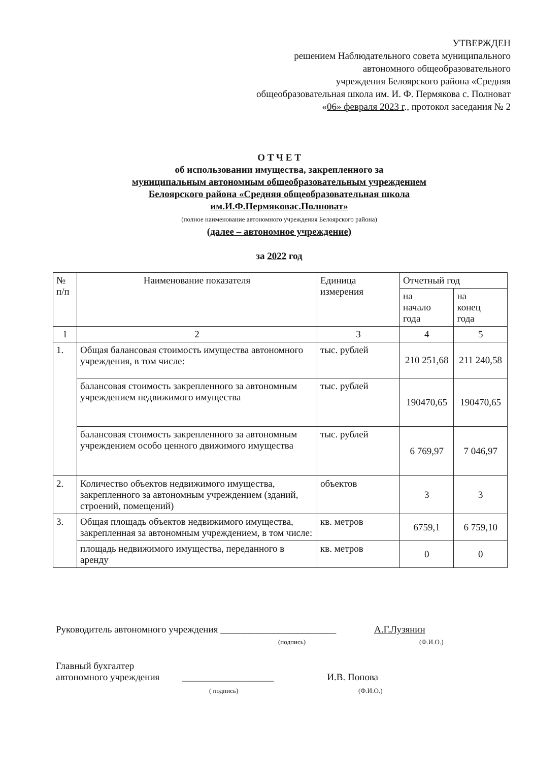УТВЕРЖДЕН
решением Наблюдательного совета муниципального
автономного общеобразовательного
учреждения Белоярского района «Средняя
общеобразовательная школа им. И. Ф. Пермякова с. Полноват
«06» февраля 2023 г., протокол заседания № 2
О Т Ч Е Т
об использовании имущества, закрепленного за
муниципальным автономным общеобразовательным учреждением
Белоярского района «Средняя общеобразовательная школа
им.И.Ф.Пермяковас.Полноват»
(полное наименование автономного учреждения Белоярского района)
(далее – автономное учреждение)
за 2022 год
| № п/п | Наименование показателя | Единица измерения | Отчетный год | |
| --- | --- | --- | --- | --- |
| | | | на начало года | на конец года |
| 1 | 2 | 3 | 4 | 5 |
| 1. | Общая балансовая стоимость имущества автономного учреждения, в том числе: | тыс. рублей | 210 251,68 | 211 240,58 |
| | балансовая стоимость закрепленного за автономным учреждением недвижимого имущества | тыс. рублей | 190470,65 | 190470,65 |
| | балансовая стоимость закрепленного за автономным учреждением особо ценного движимого имущества | тыс. рублей | 6 769,97 | 7 046,97 |
| 2. | Количество объектов недвижимого имущества, закрепленного за автономным учреждением (зданий, строений, помещений) | объектов | 3 | 3 |
| 3. | Общая площадь объектов недвижимого имущества, закрепленная за автономным учреждением, в том числе: | кв. метров | 6759,1 | 6 759,10 |
| | площадь недвижимого имущества, переданного в аренду | кв. метров | 0 | 0 |
Руководитель автономного учреждения ________________________ А.Г.Лузянин
(подпись) (Ф.И.О.)
Главный бухгалтер
автономного учреждения ___________________ И.В. Попова
( подпись) (Ф.И.О.)